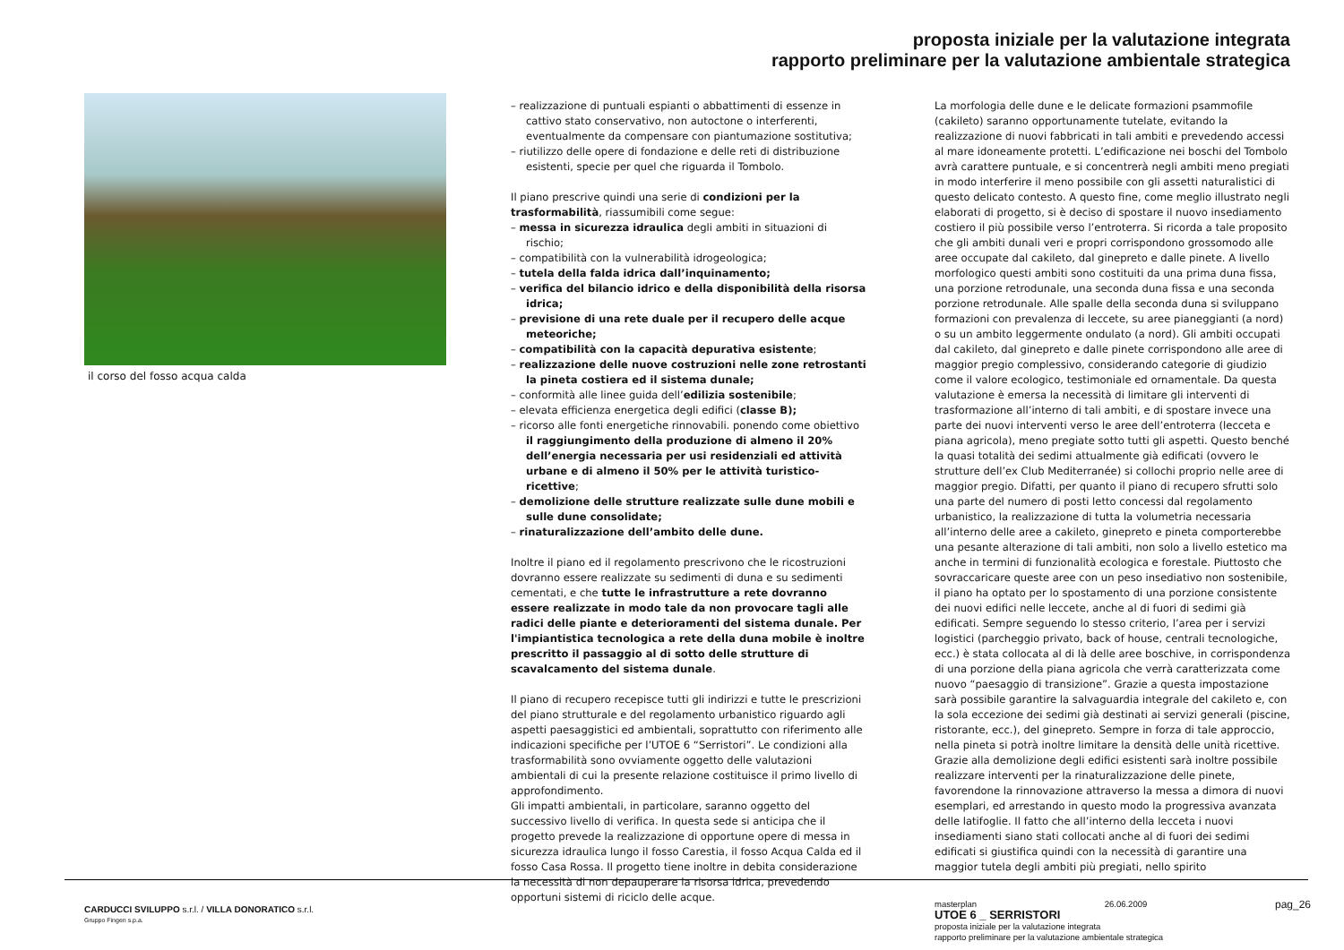proposta iniziale per la valutazione integrata
rapporto preliminare per la valutazione ambientale strategica
il corso del fosso acqua calda
– realizzazione di puntuali espianti o abbattimenti di essenze in cattivo stato conservativo, non autoctone o interferenti, eventualmente da compensare con piantumazione sostitutiva;
– riutilizzo delle opere di fondazione e delle reti di distribuzione esistenti, specie per quel che riguarda il Tombolo.
Il piano prescrive quindi una serie di condizioni per la trasformabilità, riassumibili come segue:
– messa in sicurezza idraulica degli ambiti in situazioni di rischio;
– compatibilità con la vulnerabilità idrogeologica;
– tutela della falda idrica dall’inquinamento;
– verifica del bilancio idrico e della disponibilità della risorsa idrica;
– previsione di una rete duale per il recupero delle acque meteoriche;
– compatibilità con la capacità depurativa esistente;
– realizzazione delle nuove costruzioni nelle zone retrostanti la pineta costiera ed il sistema dunale;
– conformità alle linee guida dell’edilizia sostenibile;
– elevata efficienza energetica degli edifici (classe B);
– ricorso alle fonti energetiche rinnovabili. ponendo come obiettivo il raggiungimento della produzione di almeno il 20% dell’energia necessaria per usi residenziali ed attività urbane e di almeno il 50% per le attività turistico-ricettive;
– demolizione delle strutture realizzate sulle dune mobili e sulle dune consolidate;
– rinaturalizzazione dell’ambito delle dune.
Inoltre il piano ed il regolamento prescrivono che le ricostruzioni dovranno essere realizzate su sedimenti di duna e su sedimenti cementati, e che tutte le infrastrutture a rete dovranno essere realizzate in modo tale da non provocare tagli alle radici delle piante e deterioramenti del sistema dunale. Per l'impiantistica tecnologica a rete della duna mobile è inoltre prescritto il passaggio al di sotto delle strutture di scavalcamento del sistema dunale.
Il piano di recupero recepisce tutti gli indirizzi e tutte le prescrizioni del piano strutturale e del regolamento urbanistico riguardo agli aspetti paesaggistici ed ambientali, soprattutto con riferimento alle indicazioni specifiche per l’UTOE 6 “Serristori”. Le condizioni alla trasformabilità sono ovviamente oggetto delle valutazioni ambientali di cui la presente relazione costituisce il primo livello di approfondimento.
Gli impatti ambientali, in particolare, saranno oggetto del successivo livello di verifica. In questa sede si anticipa che il progetto prevede la realizzazione di opportune opere di messa in sicurezza idraulica lungo il fosso Carestia, il fosso Acqua Calda ed il fosso Casa Rossa. Il progetto tiene inoltre in debita considerazione la necessità di non depauperare la risorsa idrica, prevedendo opportuni sistemi di riciclo delle acque.
La morfologia delle dune e le delicate formazioni psammofile (cakileto) saranno opportunamente tutelate, evitando la realizzazione di nuovi fabbricati in tali ambiti e prevedendo accessi al mare idoneamente protetti. L’edificazione nei boschi del Tombolo avrà carattere puntuale, e si concentrerà negli ambiti meno pregiati in modo interferire il meno possibile con gli assetti naturalistici di questo delicato contesto. A questo fine, come meglio illustrato negli elaborati di progetto, si è deciso di spostare il nuovo insediamento costiero il più possibile verso l’entroterra. Si ricorda a tale proposito che gli ambiti dunali veri e propri corrispondono grossomodo alle aree occupate dal cakileto, dal ginepreto e dalle pinete. A livello morfologico questi ambiti sono costituiti da una prima duna fissa, una porzione retrodunale, una seconda duna fissa e una seconda porzione retrodunale. Alle spalle della seconda duna si sviluppano formazioni con prevalenza di leccete, su aree pianeggianti (a nord) o su un ambito leggermente ondulato (a nord). Gli ambiti occupati dal cakileto, dal ginepreto e dalle pinete corrispondono alle aree di maggior pregio complessivo, considerando categorie di giudizio come il valore ecologico, testimoniale ed ornamentale. Da questa valutazione è emersa la necessità di limitare gli interventi di trasformazione all’interno di tali ambiti, e di spostare invece una parte dei nuovi interventi verso le aree dell’entroterra (lecceta e piana agricola), meno pregiate sotto tutti gli aspetti. Questo benché la quasi totalità dei sedimi attualmente già edificati (ovvero le strutture dell’ex Club Mediterranée) si collochi proprio nelle aree di maggior pregio. Difatti, per quanto il piano di recupero sfrutti solo una parte del numero di posti letto concessi dal regolamento urbanistico, la realizzazione di tutta la volumetria necessaria all’interno delle aree a cakileto, ginepreto e pineta comporterebbe una pesante alterazione di tali ambiti, non solo a livello estetico ma anche in termini di funzionalità ecologica e forestale. Piuttosto che sovraccaricare queste aree con un peso insediativo non sostenibile, il piano ha optato per lo spostamento di una porzione consistente dei nuovi edifici nelle leccete, anche al di fuori di sedimi già edificati. Sempre seguendo lo stesso criterio, l’area per i servizi logistici (parcheggio privato, back of house, centrali tecnologiche, ecc.) è stata collocata al di là delle aree boschive, in corrispondenza di una porzione della piana agricola che verrà caratterizzata come nuovo “paesaggio di transizione”. Grazie a questa impostazione sarà possibile garantire la salvaguardia integrale del cakileto e, con la sola eccezione dei sedimi già destinati ai servizi generali (piscine, ristorante, ecc.), del ginepreto. Sempre in forza di tale approccio, nella pineta si potrà inoltre limitare la densità delle unità ricettive. Grazie alla demolizione degli edifici esistenti sarà inoltre possibile realizzare interventi per la rinaturalizzazione delle pinete, favorendone la rinnovazione attraverso la messa a dimora di nuovi esemplari, ed arrestando in questo modo la progressiva avanzata delle latifoglie. Il fatto che all’interno della lecceta i nuovi insediamenti siano stati collocati anche al di fuori dei sedimi edificati si giustifica quindi con la necessità di garantire una maggior tutela degli ambiti più pregiati, nello spirito
CARDUCCI SVILUPPO s.r.l. / VILLA DONORATICO s.r.l.
Gruppo Fingen s.p.a.
masterplan 26.06.2009 pag_26
UTOE 6 _ SERRISTORI
proposta iniziale per la valutazione integrata
rapporto preliminare per la valutazione ambientale strategica